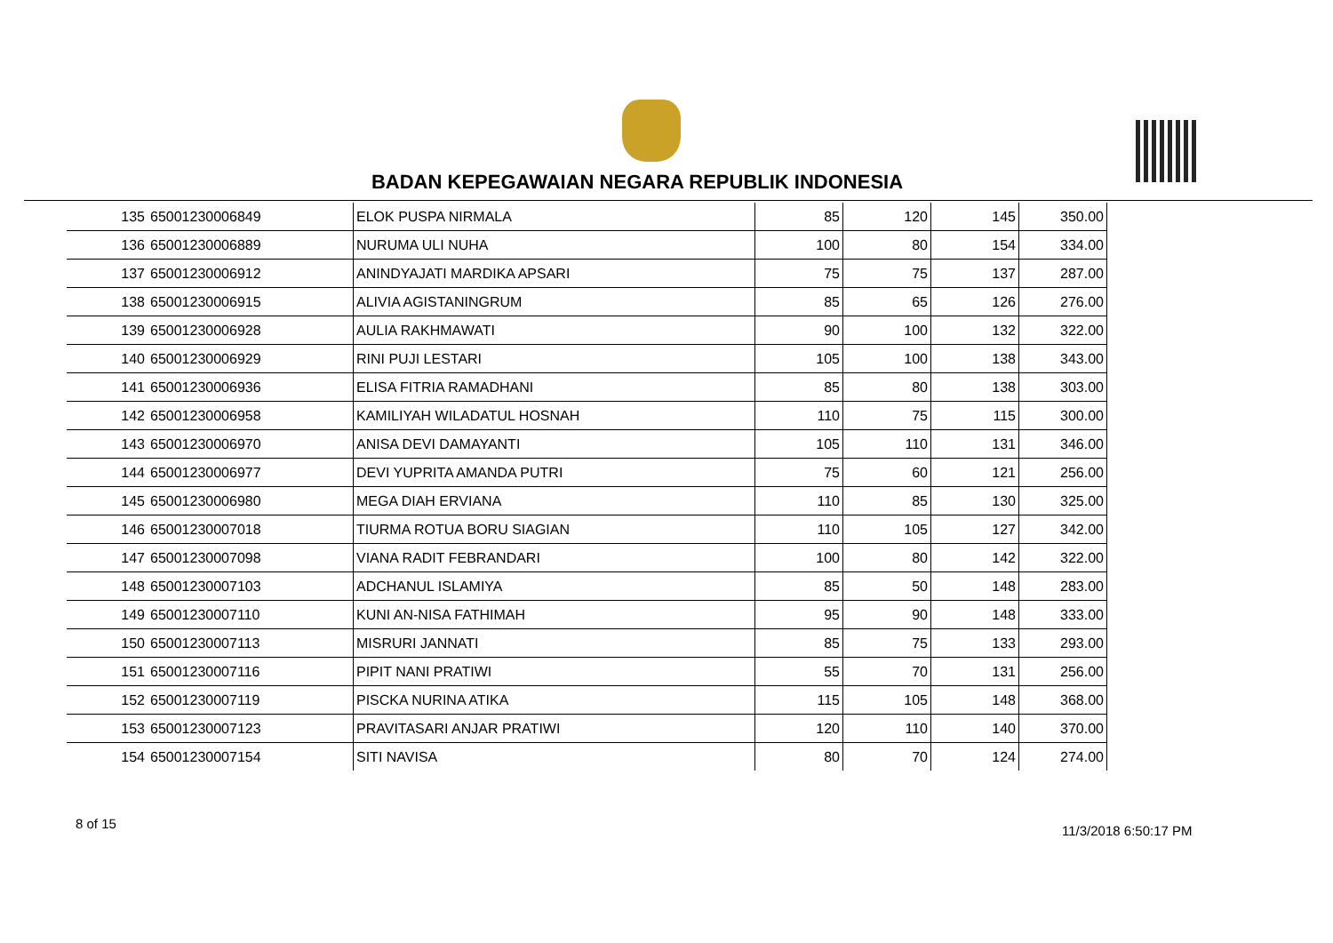BADAN KEPEGAWAIAN NEGARA REPUBLIK INDONESIA
| 135 | 65001230006849 | ELOK PUSPA NIRMALA | 85 | 120 | 145 | 350.00 |
| 136 | 65001230006889 | NURUMA ULI NUHA | 100 | 80 | 154 | 334.00 |
| 137 | 65001230006912 | ANINDYAJATI MARDIKA APSARI | 75 | 75 | 137 | 287.00 |
| 138 | 65001230006915 | ALIVIA AGISTANINGRUM | 85 | 65 | 126 | 276.00 |
| 139 | 65001230006928 | AULIA RAKHMAWATI | 90 | 100 | 132 | 322.00 |
| 140 | 65001230006929 | RINI PUJI LESTARI | 105 | 100 | 138 | 343.00 |
| 141 | 65001230006936 | ELISA FITRIA RAMADHANI | 85 | 80 | 138 | 303.00 |
| 142 | 65001230006958 | KAMILIYAH WILADATUL HOSNAH | 110 | 75 | 115 | 300.00 |
| 143 | 65001230006970 | ANISA DEVI DAMAYANTI | 105 | 110 | 131 | 346.00 |
| 144 | 65001230006977 | DEVI YUPRITA AMANDA PUTRI | 75 | 60 | 121 | 256.00 |
| 145 | 65001230006980 | MEGA DIAH ERVIANA | 110 | 85 | 130 | 325.00 |
| 146 | 65001230007018 | TIURMA ROTUA BORU SIAGIAN | 110 | 105 | 127 | 342.00 |
| 147 | 65001230007098 | VIANA RADIT FEBRANDARI | 100 | 80 | 142 | 322.00 |
| 148 | 65001230007103 | ADCHANUL ISLAMIYA | 85 | 50 | 148 | 283.00 |
| 149 | 65001230007110 | KUNI AN-NISA FATHIMAH | 95 | 90 | 148 | 333.00 |
| 150 | 65001230007113 | MISRURI JANNATI | 85 | 75 | 133 | 293.00 |
| 151 | 65001230007116 | PIPIT NANI PRATIWI | 55 | 70 | 131 | 256.00 |
| 152 | 65001230007119 | PISCKA NURINA ATIKA | 115 | 105 | 148 | 368.00 |
| 153 | 65001230007123 | PRAVITASARI ANJAR PRATIWI | 120 | 110 | 140 | 370.00 |
| 154 | 65001230007154 | SITI NAVISA | 80 | 70 | 124 | 274.00 |
8 of 15 11/3/2018 6:50:17 PM